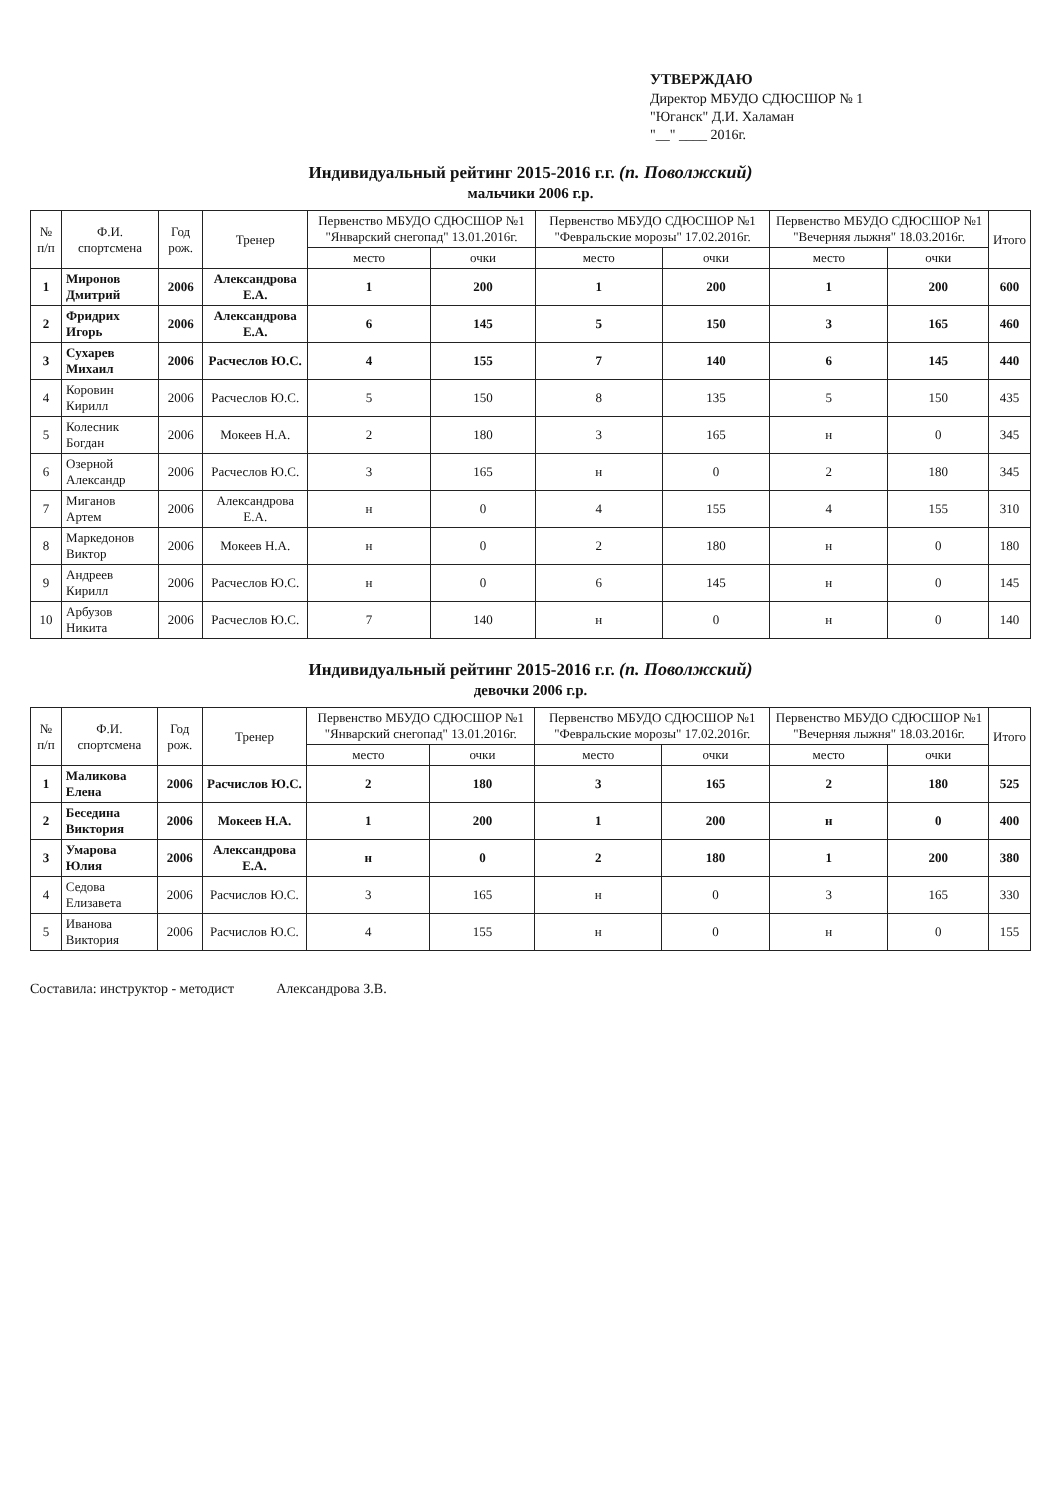УТВЕРЖДАЮ
Директор МБУДО СДЮСШОР № 1
"Юганск" Д.И. Халаман
"__" ____ 2016г.
Индивидуальный рейтинг 2015-2016 г.г. (п. Поволжский)
мальчики 2006 г.р.
| № п/п | Ф.И. спортсмена | Год рож. | Тренер | Первенство МБУДО СДЮСШОР №1 "Январский снегопад" 13.01.2016г. | | Первенство МБУДО СДЮСШОР №1 "Февральские морозы" 17.02.2016г. | | Первенство МБУДО СДЮСШОР №1 "Вечерняя лыжня" 18.03.2016г. | | Итого |
| --- | --- | --- | --- | --- | --- | --- | --- | --- | --- | --- |
| | | | | место | очки | место | очки | место | очки | |
| 1 | Миронов Дмитрий | 2006 | Александрова Е.А. | 1 | 200 | 1 | 200 | 1 | 200 | 600 |
| 2 | Фридрих Игорь | 2006 | Александрова Е.А. | 6 | 145 | 5 | 150 | 3 | 165 | 460 |
| 3 | Сухарев Михаил | 2006 | Расчеслов Ю.С. | 4 | 155 | 7 | 140 | 6 | 145 | 440 |
| 4 | Коровин Кирилл | 2006 | Расчеслов Ю.С. | 5 | 150 | 8 | 135 | 5 | 150 | 435 |
| 5 | Колесник Богдан | 2006 | Мокеев Н.А. | 2 | 180 | 3 | 165 | н | 0 | 345 |
| 6 | Озерной Александр | 2006 | Расчеслов Ю.С. | 3 | 165 | н | 0 | 2 | 180 | 345 |
| 7 | Миганов Артем | 2006 | Александрова Е.А. | н | 0 | 4 | 155 | 4 | 155 | 310 |
| 8 | Маркедонов Виктор | 2006 | Мокеев Н.А. | н | 0 | 2 | 180 | н | 0 | 180 |
| 9 | Андреев Кирилл | 2006 | Расчеслов Ю.С. | н | 0 | 6 | 145 | н | 0 | 145 |
| 10 | Арбузов Никита | 2006 | Расчеслов Ю.С. | 7 | 140 | н | 0 | н | 0 | 140 |
Индивидуальный рейтинг 2015-2016 г.г. (п. Поволжский)
девочки 2006 г.р.
| № п/п | Ф.И. спортсмена | Год рож. | Тренер | Первенство МБУДО СДЮСШОР №1 "Январский снегопад" 13.01.2016г. | | Первенство МБУДО СДЮСШОР №1 "Февральские морозы" 17.02.2016г. | | Первенство МБУДО СДЮСШОР №1 "Вечерняя лыжня" 18.03.2016г. | | Итого |
| --- | --- | --- | --- | --- | --- | --- | --- | --- | --- | --- |
| | | | | место | очки | место | очки | место | очки | |
| 1 | Маликова Елена | 2006 | Расчислов Ю.С. | 2 | 180 | 3 | 165 | 2 | 180 | 525 |
| 2 | Беседина Виктория | 2006 | Мокеев Н.А. | 1 | 200 | 1 | 200 | н | 0 | 400 |
| 3 | Умарова Юлия | 2006 | Александрова Е.А. | н | 0 | 2 | 180 | 1 | 200 | 380 |
| 4 | Седова Елизавета | 2006 | Расчислов Ю.С. | 3 | 165 | н | 0 | 3 | 165 | 330 |
| 5 | Иванова Виктория | 2006 | Расчислов Ю.С. | 4 | 155 | н | 0 | н | 0 | 155 |
Составила: инструктор - методист Александрова З.В.